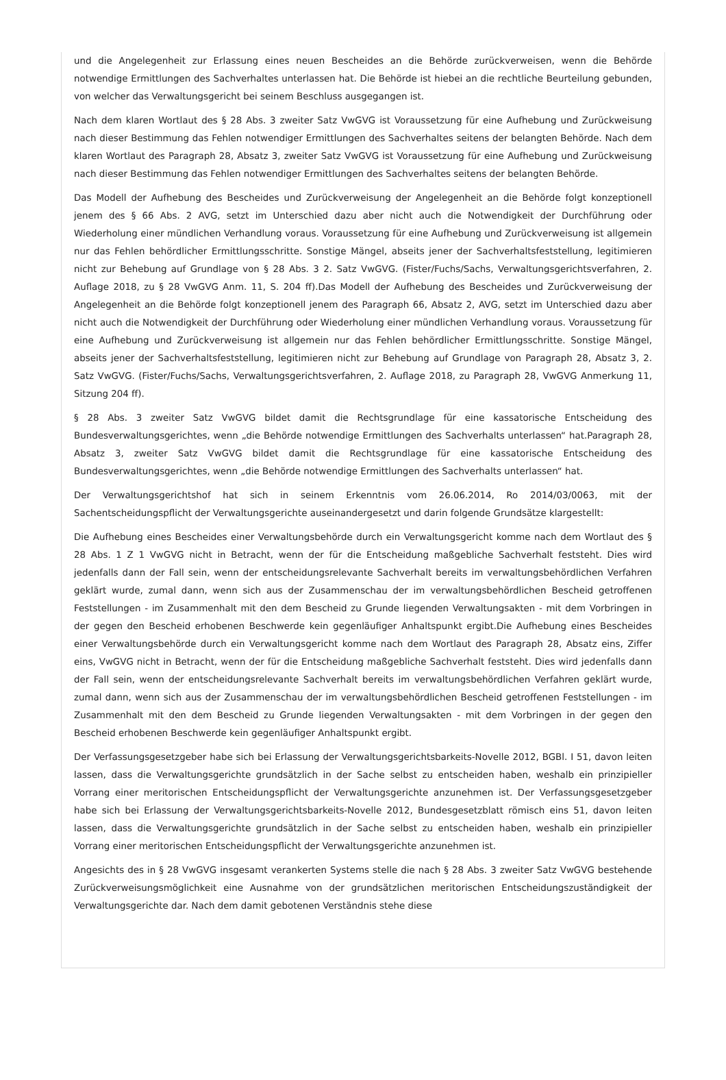und die Angelegenheit zur Erlassung eines neuen Bescheides an die Behörde zurückverweisen, wenn die Behörde notwendige Ermittlungen des Sachverhaltes unterlassen hat. Die Behörde ist hiebei an die rechtliche Beurteilung gebunden, von welcher das Verwaltungsgericht bei seinem Beschluss ausgegangen ist.
Nach dem klaren Wortlaut des § 28 Abs. 3 zweiter Satz VwGVG ist Voraussetzung für eine Aufhebung und Zurückweisung nach dieser Bestimmung das Fehlen notwendiger Ermittlungen des Sachverhaltes seitens der belangten Behörde. Nach dem klaren Wortlaut des Paragraph 28, Absatz 3, zweiter Satz VwGVG ist Voraussetzung für eine Aufhebung und Zurückweisung nach dieser Bestimmung das Fehlen notwendiger Ermittlungen des Sachverhaltes seitens der belangten Behörde.
Das Modell der Aufhebung des Bescheides und Zurückverweisung der Angelegenheit an die Behörde folgt konzeptionell jenem des § 66 Abs. 2 AVG, setzt im Unterschied dazu aber nicht auch die Notwendigkeit der Durchführung oder Wiederholung einer mündlichen Verhandlung voraus. Voraussetzung für eine Aufhebung und Zurückverweisung ist allgemein nur das Fehlen behördlicher Ermittlungsschritte. Sonstige Mängel, abseits jener der Sachverhaltsfeststellung, legitimieren nicht zur Behebung auf Grundlage von § 28 Abs. 3 2. Satz VwGVG. (Fister/Fuchs/Sachs, Verwaltungsgerichtsverfahren, 2. Auflage 2018, zu § 28 VwGVG Anm. 11, S. 204 ff).Das Modell der Aufhebung des Bescheides und Zurückverweisung der Angelegenheit an die Behörde folgt konzeptionell jenem des Paragraph 66, Absatz 2, AVG, setzt im Unterschied dazu aber nicht auch die Notwendigkeit der Durchführung oder Wiederholung einer mündlichen Verhandlung voraus. Voraussetzung für eine Aufhebung und Zurückverweisung ist allgemein nur das Fehlen behördlicher Ermittlungsschritte. Sonstige Mängel, abseits jener der Sachverhaltsfeststellung, legitimieren nicht zur Behebung auf Grundlage von Paragraph 28, Absatz 3, 2. Satz VwGVG. (Fister/Fuchs/Sachs, Verwaltungsgerichtsverfahren, 2. Auflage 2018, zu Paragraph 28, VwGVG Anmerkung 11, Sitzung 204 ff).
§ 28 Abs. 3 zweiter Satz VwGVG bildet damit die Rechtsgrundlage für eine kassatorische Entscheidung des Bundesverwaltungsgerichtes, wenn „die Behörde notwendige Ermittlungen des Sachverhalts unterlassen“ hat.Paragraph 28, Absatz 3, zweiter Satz VwGVG bildet damit die Rechtsgrundlage für eine kassatorische Entscheidung des Bundesverwaltungsgerichtes, wenn „die Behörde notwendige Ermittlungen des Sachverhalts unterlassen“ hat.
Der Verwaltungsgerichtshof hat sich in seinem Erkenntnis vom 26.06.2014, Ro 2014/03/0063, mit der Sachentscheidungspflicht der Verwaltungsgerichte auseinandergesetzt und darin folgende Grundsätze klargestellt:
Die Aufhebung eines Bescheides einer Verwaltungsbehörde durch ein Verwaltungsgericht komme nach dem Wortlaut des § 28 Abs. 1 Z 1 VwGVG nicht in Betracht, wenn der für die Entscheidung maßgebliche Sachverhalt feststeht. Dies wird jedenfalls dann der Fall sein, wenn der entscheidungsrelevante Sachverhalt bereits im verwaltungsbehördlichen Verfahren geklärt wurde, zumal dann, wenn sich aus der Zusammenschau der im verwaltungsbehördlichen Bescheid getroffenen Feststellungen - im Zusammenhalt mit den dem Bescheid zu Grunde liegenden Verwaltungsakten - mit dem Vorbringen in der gegen den Bescheid erhobenen Beschwerde kein gegenläufiger Anhaltspunkt ergibt.Die Aufhebung eines Bescheides einer Verwaltungsbehörde durch ein Verwaltungsgericht komme nach dem Wortlaut des Paragraph 28, Absatz eins, Ziffer eins, VwGVG nicht in Betracht, wenn der für die Entscheidung maßgebliche Sachverhalt feststeht. Dies wird jedenfalls dann der Fall sein, wenn der entscheidungsrelevante Sachverhalt bereits im verwaltungsbehördlichen Verfahren geklärt wurde, zumal dann, wenn sich aus der Zusammenschau der im verwaltungsbehördlichen Bescheid getroffenen Feststellungen - im Zusammenhalt mit den dem Bescheid zu Grunde liegenden Verwaltungsakten - mit dem Vorbringen in der gegen den Bescheid erhobenen Beschwerde kein gegenläufiger Anhaltspunkt ergibt.
Der Verfassungsgesetzgeber habe sich bei Erlassung der Verwaltungsgerichtsbarkeits-Novelle 2012, BGBl. I 51, davon leiten lassen, dass die Verwaltungsgerichte grundsätzlich in der Sache selbst zu entscheiden haben, weshalb ein prinzipieller Vorrang einer meritorischen Entscheidungspflicht der Verwaltungsgerichte anzunehmen ist. Der Verfassungsgesetzgeber habe sich bei Erlassung der Verwaltungsgerichtsbarkeits-Novelle 2012, Bundesgesetzblatt römisch eins 51, davon leiten lassen, dass die Verwaltungsgerichte grundsätzlich in der Sache selbst zu entscheiden haben, weshalb ein prinzipieller Vorrang einer meritorischen Entscheidungspflicht der Verwaltungsgerichte anzunehmen ist.
Angesichts des in § 28 VwGVG insgesamt verankerten Systems stelle die nach § 28 Abs. 3 zweiter Satz VwGVG bestehende Zurückverweisungsmöglichkeit eine Ausnahme von der grundsätzlichen meritorischen Entscheidungszuständigkeit der Verwaltungsgerichte dar. Nach dem damit gebotenen Verständnis stehe diese